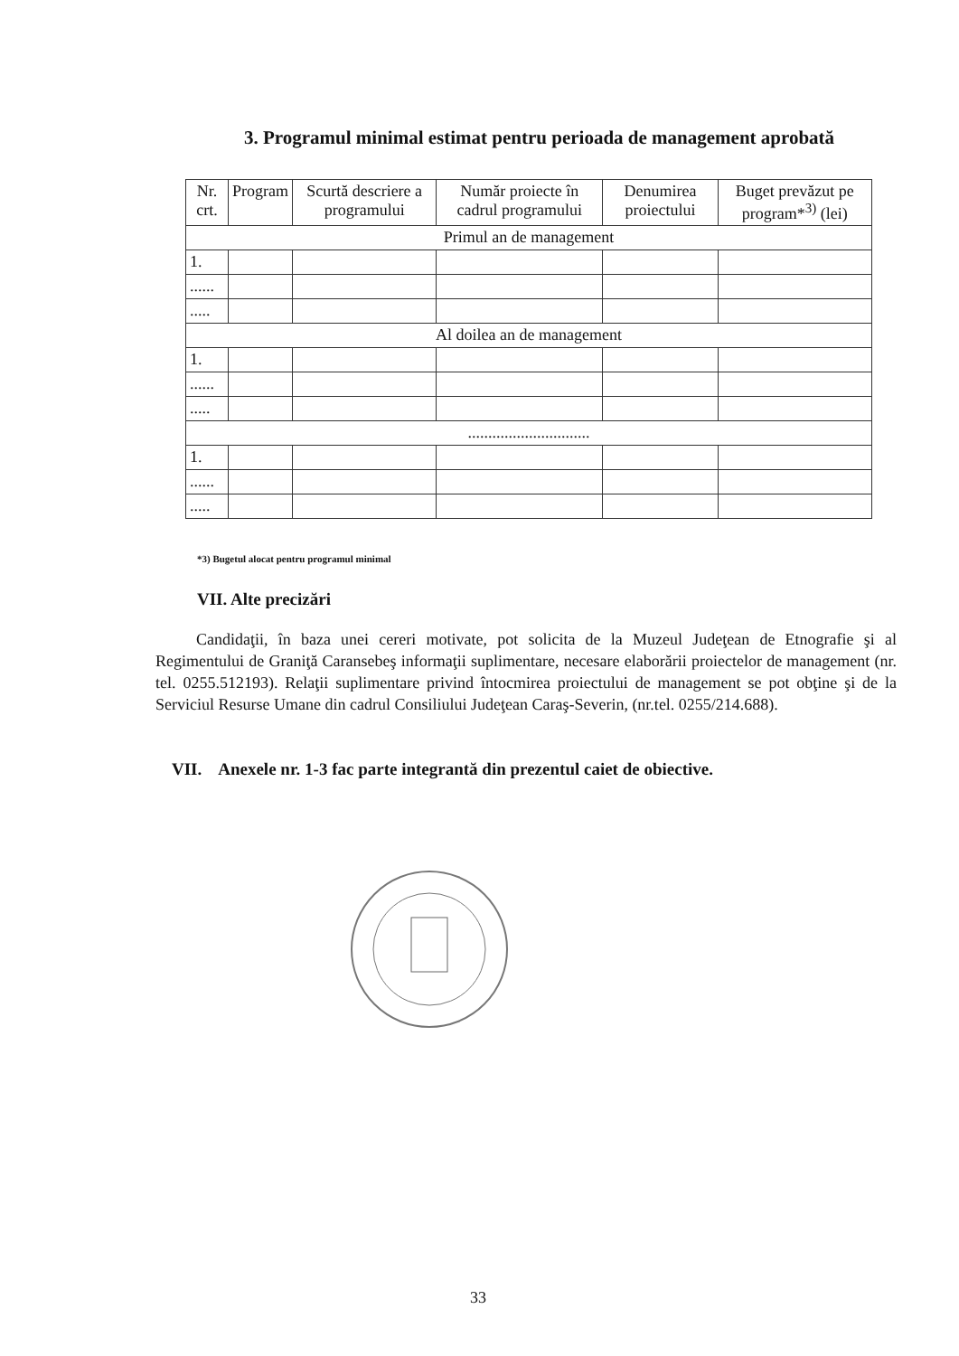3. Programul minimal estimat pentru perioada de management aprobată
| Nr. crt. | Program | Scurtă descriere a programului | Număr proiecte în cadrul programului | Denumirea proiectului | Buget prevăzut pe program*<sup>3)</sup> (lei) |
| --- | --- | --- | --- | --- | --- |
| Primul an de management | | | | | |
| 1. | | | | | |
| ...... | | | | | |
| ..... | | | | | |
| Al doilea an de management | | | | | |
| 1. | | | | | |
| ...... | | | | | |
| ..... | | | | | |
| .............................. | | | | | |
| 1. | | | | | |
| ...... | | | | | |
| ..... | | | | | |
*3) Bugetul alocat pentru programul minimal
VII. Alte precizări
Candidaţii, în baza unei cereri motivate, pot solicita de la Muzeul Judeţean de Etnografie şi al Regimentului de Graniţă Caransebeş informaţii suplimentare, necesare elaborării proiectelor de management (nr. tel. 0255.512193). Relaţii suplimentare privind întocmirea proiectului de management se pot obţine şi de la Serviciul Resurse Umane din cadrul Consiliului Judeţean Caraş-Severin, (nr.tel. 0255/214.688).
VII. Anexele nr. 1-3 fac parte integrantă din prezentul caiet de obiective.
33